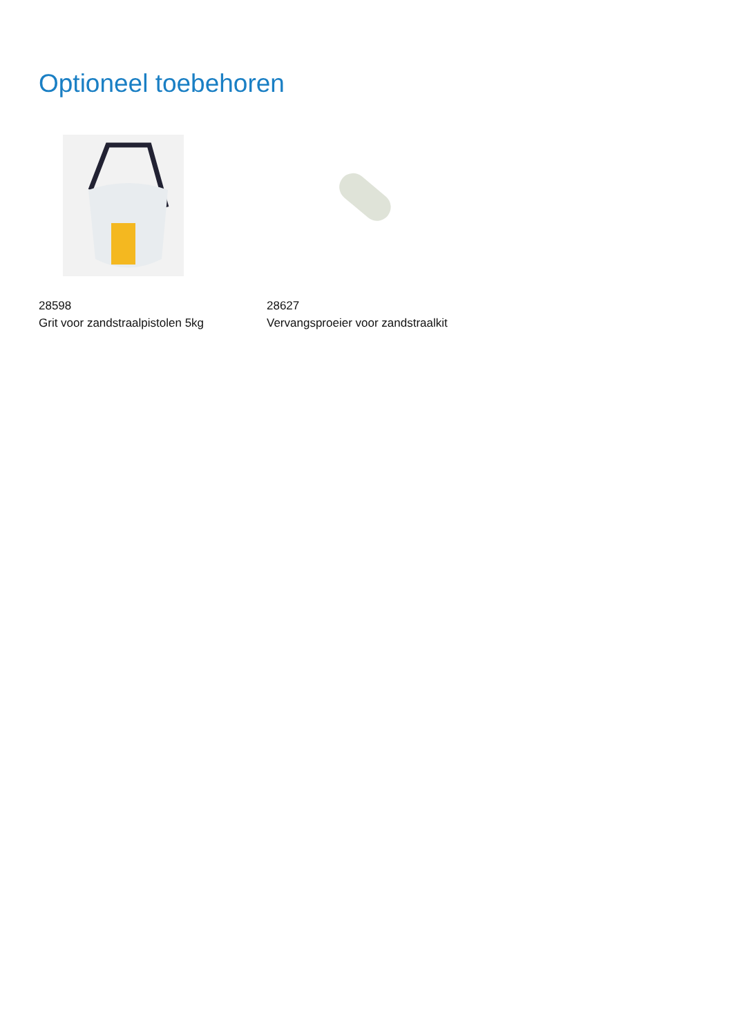Optioneel toebehoren
28598
Grit voor zandstraalpistolen 5kg
28627
Vervangsproeier voor zandstraalkit